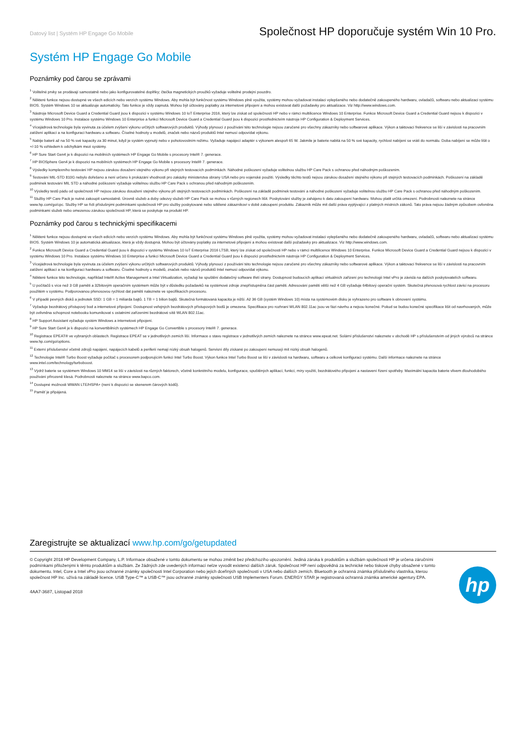Datový list | Systém HP Engage Go Mobile
Společnost HP doporučuje systém Win 10 Pro.
Systém HP Engage Go Mobile
Poznámky pod čarou se zprávami
<sup>1</sup> Volitelné prvky se prodávají samostatně nebo jako konfigurovatelné doplňky; čtečka magnetických proužků vyžaduje volitelné prodejní pouzdro.
<sup>2</sup> Některé funkce nejsou dostupné ve všech edicích nebo verzích systému Windows. Aby mohla být funkčnost systému Windows plně využita, systémy mohou vyžadovat instalaci vylepšeného nebo dodatečně zakoupeného hardwaru, ovladačů, softwaru nebo aktualizaci systému BIOS. Systém Windows 10 se aktualizuje automaticky. Tato funkce je vždy zapnutá. Mohou být účtovány poplatky za internetové připojení a mohou existovat další požadavky pro aktualizace. Viz http://www.windows.com.
<sup>3</sup> Nástroje Microsoft Device Guard a Credential Guard jsou k dispozici v systému Windows 10 IoT Enterprise 2016, který lze získat od společnosti HP nebo v rámci multilicence Windows 10 Enterprise. Funkce Microsoft Device Guard a Credential Guard nejsou k dispozici v systému Windows 10 Pro. Instalace systému Windows 10 Enterprise a funkcí Microsoft Device Guard a Credential Guard jsou k dispozici prostřednictvím nástroje HP Configuration & Deployment Services.
<sup>4</sup> Vícejádrová technologie byla vyvinuta za účelem zvýšení výkonu určitých softwarových produktů. Výhody plynoucí z používání této technologie nejsou zaručené pro všechny zákazníky nebo softwarové aplikace. Výkon a taktovací frekvence se liší v závislosti na pracovním zatížení aplikací a na konfiguraci hardwaru a softwaru. Číselné hodnoty u modelů, značek nebo názvů produktů Intel nemusí odpovídat výkonu.
<sup>5</sup> Nabije baterii až na 50 % své kapacity za 30 minut, když je systém vypnutý nebo v pohotovostním režimu. Vyžaduje napájecí adaptér s výkonem alespoň 65 W. Jakmile je baterie nabitá na 50 % své kapacity, rychlost nabíjení se vrátí do normálu. Doba nabíjení se může lišit o +/-10 % vzhledem k odchylkám mezi systémy.
<sup>6</sup> HP Sure Start Gen4 je k dispozici na mobilních systémech HP Engage Go Mobile s procesory Intel® 7. generace.
<sup>7</sup> HP BIOSphere Gen4 je k dispozici na mobilních systémech HP Engage Go Mobile s procesory Intel® 7. generace.
<sup>8</sup> Výsledky komplexního testování HP nejsou zárukou dosažení stejného výkonu při stejných testovacích podmínkách. Náhodné poškození vyžaduje volitelnou službu HP Care Pack s ochranou před náhodným poškozením.
<sup>9</sup> Testování MIL-STD 810G nebylo dořešeno a není určeno k prokázání vhodnosti pro zakázky ministerstva obrany USA nebo pro vojenské použití. Výsledky těchto testů nejsou zárukou dosažení stejného výkonu při stejných testovacích podmínkách. Poškození na základě podmínek testování MIL STD a náhodné poškození vyžaduje volitelnou službu HP Care Pack s ochranou před náhodným poškozením.
<sup>10</sup> Výsledky testů pádu od společnosti HP nejsou zárukou dosažení stejného výkonu při stejných testovacích podmínkách. Poškození na základě podmínek testování a náhodné poškození vyžaduje volitelnou službu HP Care Pack s ochranou před náhodným poškozením.
<sup>11</sup> Služby HP Care Pack je nutné zakoupit samostatně. Úrovně služeb a doby odezvy služeb HP Care Pack se mohou v různých regionech lišit. Poskytování služby je zahájeno k datu zakoupení hardwaru. Mohou platit určitá omezení. Podrobnosti naleznete na stránce www.hp.com/go/cpc. Služby HP se řídí příslušnými podmínkami společnosti HP pro služby poskytované nebo sdělené zákazníkovi v době zakoupení produktu. Zákazník může mít další práva vyplývající z platných místních zákonů. Tato práva nejsou žádným způsobem ovlivněna podmínkami služeb nebo omezenou zárukou společnosti HP, která se poskytuje na produkt HP.
Poznámky pod čarou s technickými specifikacemi
<sup>1</sup> Některé funkce nejsou dostupné ve všech edicích nebo verzích systému Windows. Aby mohla být funkčnost systému Windows plně využita, systémy mohou vyžadovat instalaci vylepšeného nebo dodatečně zakoupeného hardwaru, ovladačů, softwaru nebo aktualizaci systému BIOS. Systém Windows 10 je automatická aktualizace, která je vždy dostupná. Mohou být účtovány poplatky za internetové připojení a mohou existovat další požadavky pro aktualizace. Viz http://www.windows.com.
<sup>2</sup> Funkce Microsoft Device Guard a Credential Guard jsou k dispozici v systému Windows 10 IoT Enterprise 2016 LTSB, který lze získat od společnosti HP nebo v rámci multilicence Windows 10 Enterprise. Funkce Microsoft Device Guard a Credential Guard nejsou k dispozici v systému Windows 10 Pro. Instalace systému Windows 10 Enterprise a funkcí Microsoft Device Guard a Credential Guard jsou k dispozici prostřednictvím nástroje HP Configuration & Deployment Services.
<sup>3</sup> Vícejádrová technologie byla vyvinuta za účelem zvýšení výkonu určitých softwarových produktů. Výhody plynoucí z používání této technologie nejsou zaručené pro všechny zákazníky nebo softwarové aplikace. Výkon a taktovací frekvence se liší v závislosti na pracovním zatížení aplikací a na konfiguraci hardwaru a softwaru. Číselné hodnoty u modelů, značek nebo názvů produktů Intel nemusí odpovídat výkonu.
<sup>4</sup> Některé funkce této technologie, například Intel® Active Management a Intel Virtualization, vyžadují ke spuštění dodatečný software třetí strany. Dostupnost budoucích aplikací virtuálních zařízení pro technologii Intel vPro je závislá na dalších poskytovatelích softwaru.
<sup>5</sup> U počítačů s více než 3 GB paměti a 32bitovým operačním systémem může být v důsledku požadavků na systémové zdroje znepřístupněna část paměti. Adresování paměti větší než 4 GB vyžaduje 64bitový operační systém. Skutečná přenosová rychlost závisí na procesoru použitém v systému. Podporovanou přenosovou rychlost dat paměti naleznete ve specifikacích procesoru.
<sup>6</sup> V případě pevných disků a jednotek SSD: 1 GB = 1 miliarda bajtů. 1 TB = 1 bilion bajtů. Skutečná formátovaná kapacita je nižší. Až 36 GB (systém Windows 10) místa na systémovém disku je vyhrazeno pro software k obnovení systému.
<sup>7</sup> Vyžaduje bezdrátový přístupový bod a internetové připojení. Dostupnost veřejných bezdrátových přístupových bodů je omezena. Specifikace pro rozhraní WLAN 802.11ac jsou ve fázi návrhu a nejsou konečné. Pokud se budou konečné specifikace lišit od navrhovaných, může být ovlivněna schopnost notebooku komunikovat s ostatními zařízeními bezdrátové sítě WLAN 802.11ac.
<sup>8</sup> HP Support Assistant vyžaduje systém Windows a internetové připojení.
<sup>9</sup> HP Sure Start Gen4 je k dispozici na konvertibilních systémech HP Engage Go Convertible s procesory Intel® 7. generace.
<sup>10</sup> Registrace EPEAT® ve vybraných oblastech. Registrace EPEAT se v jednotlivých zemích liší. Informace o stavu registrace v jednotlivých zemích naleznete na stránce www.epeat.net. Solární příslušenství naleznete v obchodě HP s příslušenstvím od jiných výrobců na stránce www.hp.com/go/options.
<sup>11</sup> Externí příslušenství včetně zdrojů napájení, napájecích kabelů a periferií nemají nízký obsah halogenů. Servisní díly získané po zakoupení nemusejí mít nízký obsah halogenů.
<sup>12</sup> Technologie Intel® Turbo Boost vyžaduje počítač s procesorem podporujícím funkci Intel Turbo Boost. Výkon funkce Intel Turbo Boost se liší v závislosti na hardwaru, softwaru a celkové konfiguraci systému. Další informace naleznete na stránce www.intel.com/technology/turboboost.
<sup>13</sup> Výdrž baterie se systémem Windows 10 MM14 se liší v závislosti na různých faktorech, včetně konkrétního modelu, konfigurace, spuštěných aplikací, funkcí, míry využití, bezdrátového připojení a nastavení řízení spotřeby. Maximální kapacita baterie vlivem dlouhodobého používání přirozeně klesá. Podrobnosti naleznete na stránce www.bapco.com.
<sup>14</sup> Dostupné možnosti WWAN LTE/HSPA+ (není k dispozici se skenerem čárových kódů).
<sup>15</sup> Paměť je připájená.
Zaregistrujte se aktualizací www.hp.com/go/getupdated
© Copyright 2018 HP Development Company, L.P. Informace obsažené v tomto dokumentu se mohou změnit bez předchozího upozornění. Jediná záruka k produktům a službám společnosti HP je určena záručními podmínkami přiloženými k těmto produktům a službám. Ze žádných zde uvedených informací nelze vyvodit existenci dalších záruk. Společnost HP není odpovědná za technické nebo tiskové chyby obsažené v tomto dokumentu. Intel, Core a Intel vPro jsou ochranné známky společnosti Intel Corporation nebo jejích dceřiných společností v USA nebo dalších zemích. Bluetooth je ochranná známka příslušného vlastníka, kterou společnost HP Inc. užívá na základě licence. USB Type-C™ a USB-C™ jsou ochranné známky společnosti USB Implementers Forum. ENERGY STAR je registrovaná ochranná známka americké agentury EPA.
4AA7-3687, Listopad 2018
hp